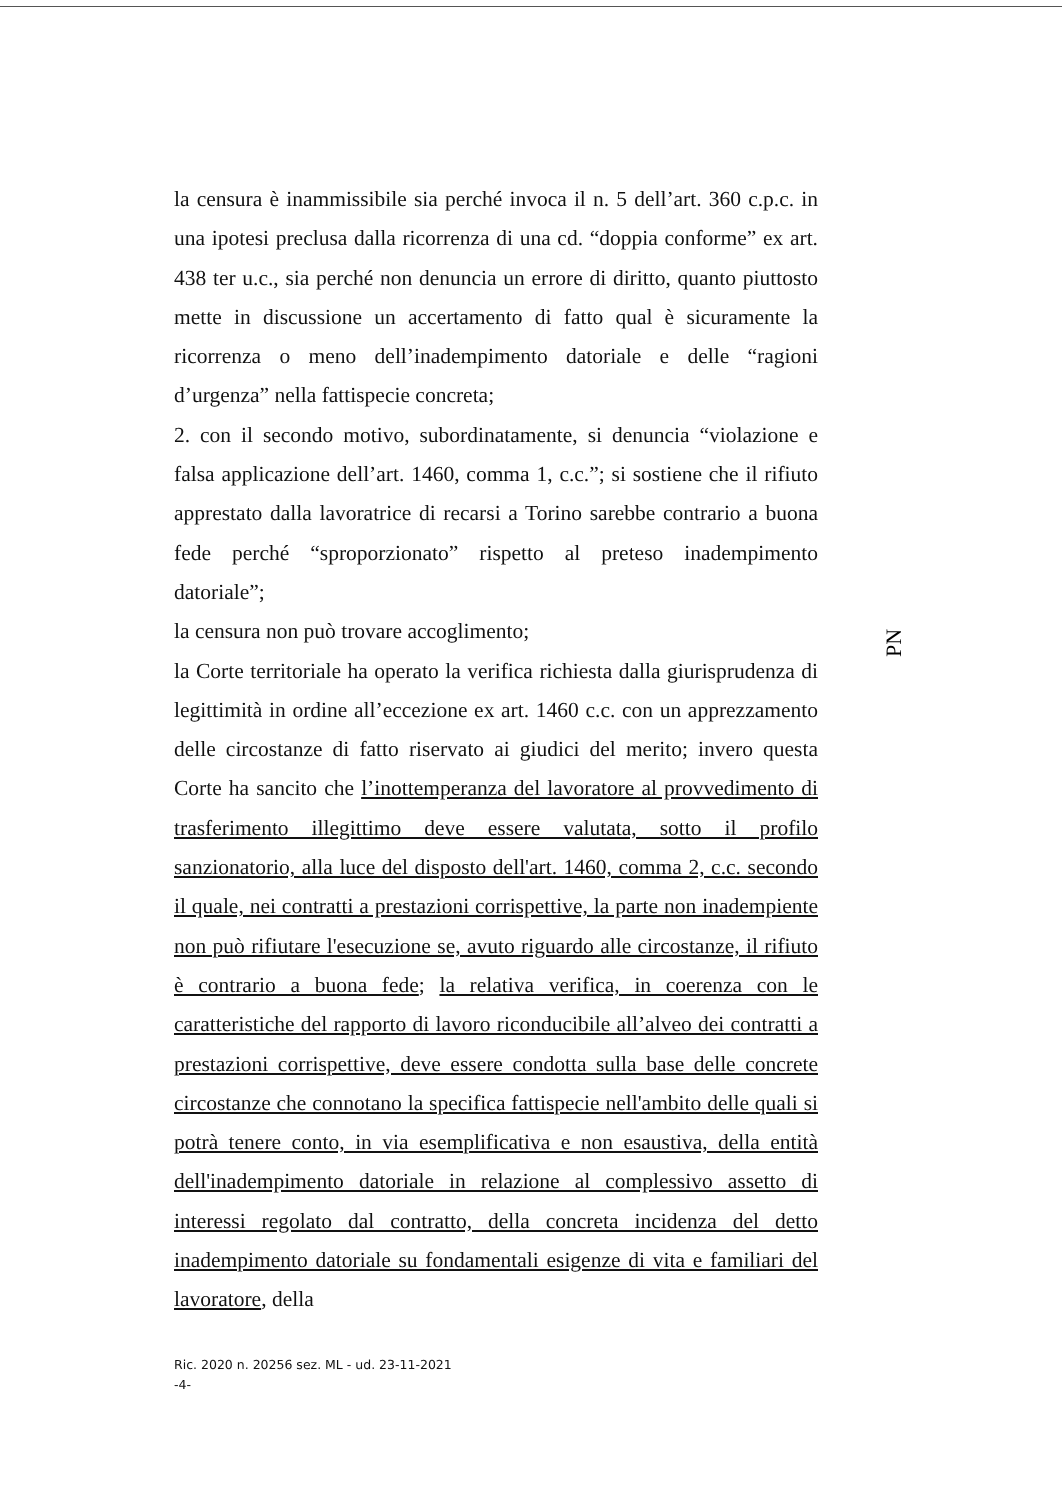la censura è inammissibile sia perché invoca il n. 5 dell’art. 360 c.p.c. in una ipotesi preclusa dalla ricorrenza di una cd. “doppia conforme” ex art. 438 ter u.c., sia perché non denuncia un errore di diritto, quanto piuttosto mette in discussione un accertamento di fatto qual è sicuramente la ricorrenza o meno dell’inadempimento datoriale e delle “ragioni d’urgenza” nella fattispecie concreta;
2. con il secondo motivo, subordinatamente, si denuncia “violazione e falsa applicazione dell’art. 1460, comma 1, c.c.”; si sostiene che il rifiuto apprestato dalla lavoratrice di recarsi a Torino sarebbe contrario a buona fede perché “sproporzionato” rispetto al preteso inadempimento datoriale”;
la censura non può trovare accoglimento;
la Corte territoriale ha operato la verifica richiesta dalla giurisprudenza di legittimità in ordine all’eccezione ex art. 1460 c.c. con un apprezzamento delle circostanze di fatto riservato ai giudici del merito; invero questa Corte ha sancito che l’inottemperanza del lavoratore al provvedimento di trasferimento illegittimo deve essere valutata, sotto il profilo sanzionatorio, alla luce del disposto dell'art. 1460, comma 2, c.c. secondo il quale, nei contratti a prestazioni corrispettive, la parte non inadempiente non può rifiutare l'esecuzione se, avuto riguardo alle circostanze, il rifiuto è contrario a buona fede; la relativa verifica, in coerenza con le caratteristiche del rapporto di lavoro riconducibile all’alveo dei contratti a prestazioni corrispettive, deve essere condotta sulla base delle concrete circostanze che connotano la specifica fattispecie nell'ambito delle quali si potrà tenere conto, in via esemplificativa e non esaustiva, della entità dell'inadempimento datoriale in relazione al complessivo assetto di interessi regolato dal contratto, della concreta incidenza del detto inadempimento datoriale su fondamentali esigenze di vita e familiari del lavoratore, della
PN
Ric. 2020 n. 20256 sez. ML - ud. 23-11-2021
-4-